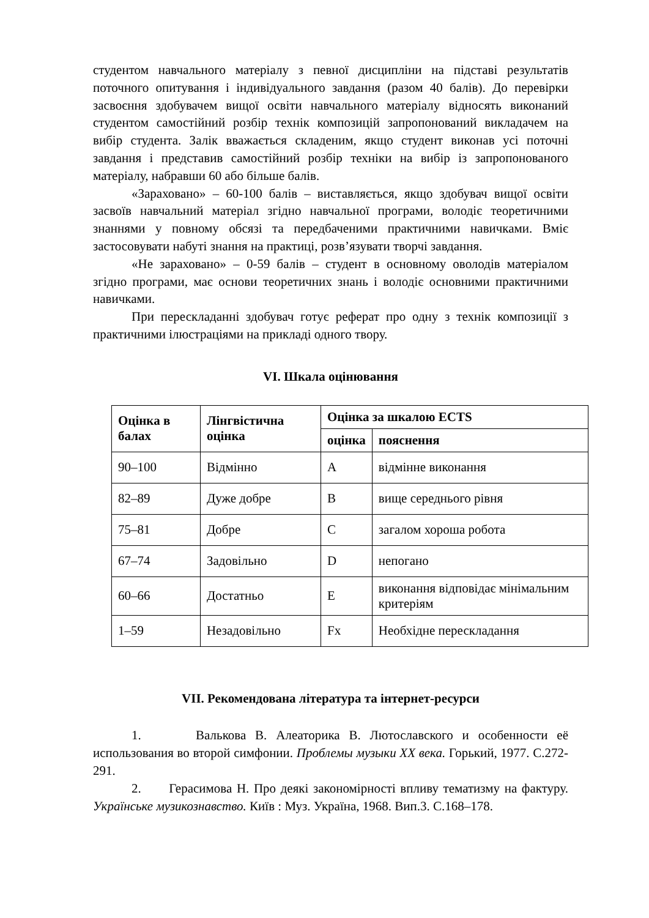студентом навчального матеріалу з певної дисципліни на підставі результатів поточного опитування і індивідуального завдання (разом 40 балів). До перевірки засвоєння здобувачем вищої освіти навчального матеріалу відносять виконаний студентом самостійний розбір технік композицій запропонований викладачем на вибір студента. Залік вважається складеним, якщо студент виконав усі поточні завдання і представив самостійний розбір техніки на вибір із запропонованого матеріалу, набравши 60 або більше балів.
«Зараховано» – 60-100 балів – виставляється, якщо здобувач вищої освіти засвоїв навчальний матеріал згідно навчальної програми, володіє теоретичними знаннями у повному обсязі та передбаченими практичними навичками. Вміє застосовувати набуті знання на практиці, розв’язувати творчі завдання.
«Не зараховано» – 0-59 балів – студент в основному оволодів матеріалом згідно програми, має основи теоретичних знань і володіє основними практичними навичками.
При перескладанні здобувач готує реферат про одну з технік композиції з практичними ілюстраціями на прикладі одного твору.
VI. Шкала оцінювання
| Оцінка в балах | Лінгвістична оцінка | Оцінка за шкалою ECTS | |
| --- | --- | --- | --- |
| | | оцінка | пояснення |
| 90–100 | Відмінно | A | відмінне виконання |
| 82–89 | Дуже добре | B | вище середнього рівня |
| 75–81 | Добре | C | загалом хороша робота |
| 67–74 | Задовільно | D | непогано |
| 60–66 | Достатньо | E | виконання відповідає мінімальним критеріям |
| 1–59 | Незадовільно | Fx | Необхідне перескладання |
VII. Рекомендована література та інтернет-ресурси
1. Валькова В. Алеаторика В. Лютославского и особенности её использования во второй симфонии. Проблемы музыки ХХ века. Горький, 1977. С.272-291.
2. Герасимова Н. Про деякі закономірності впливу тематизму на фактуру. Українське музикознавство. Київ : Муз. Україна, 1968. Вип.3. С.168–178.